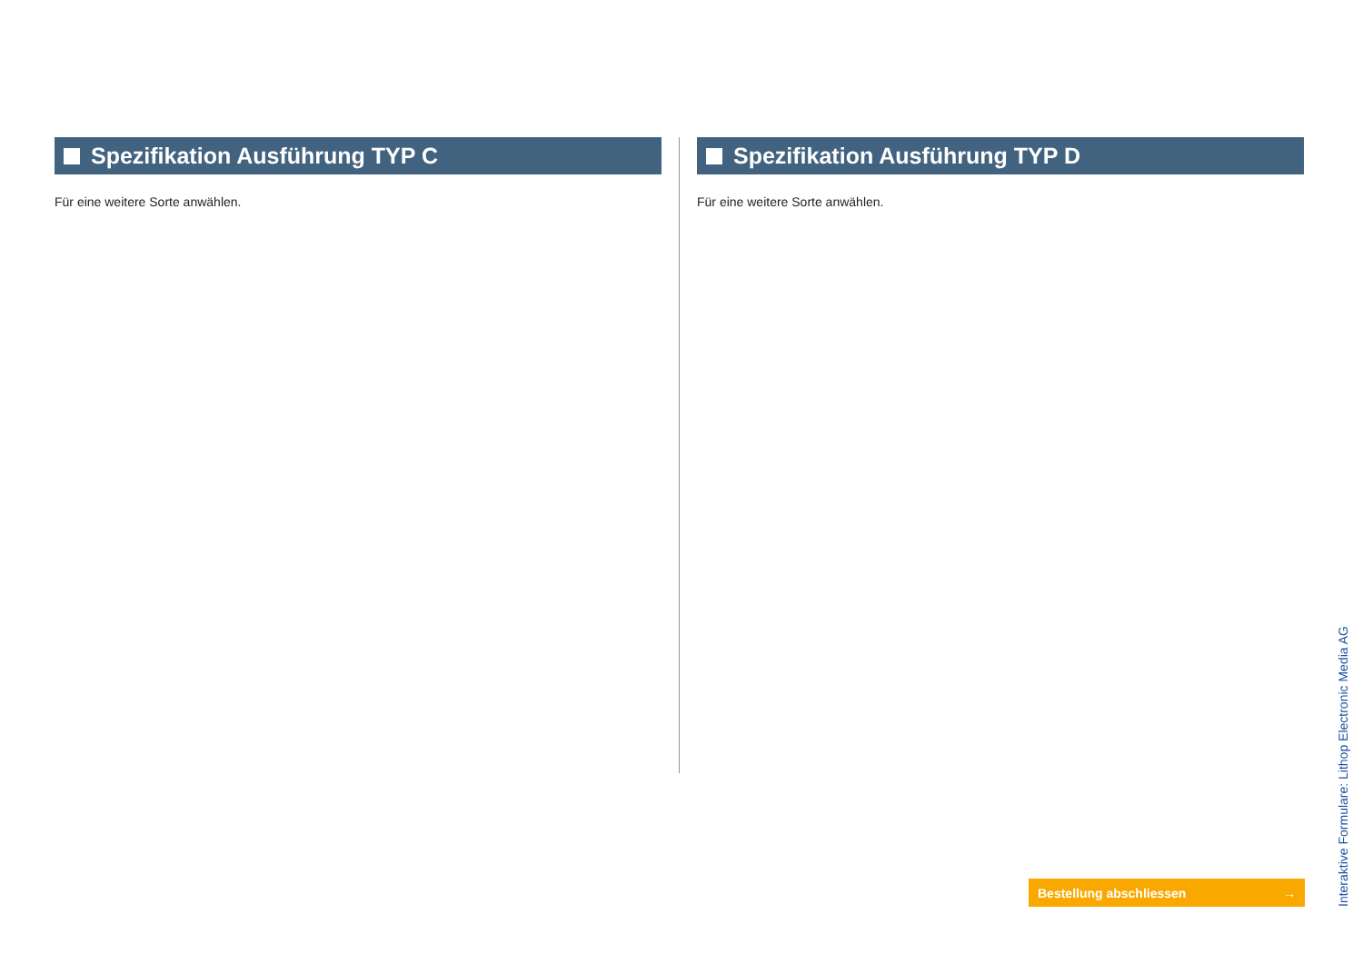Spezifikation Ausführung TYP C
Für eine weitere Sorte anwählen.
Spezifikation Ausführung TYP D
Für eine weitere Sorte anwählen.
Bestellung abschliessen →
Interaktive Formulare: Lithop Electronic Media AG